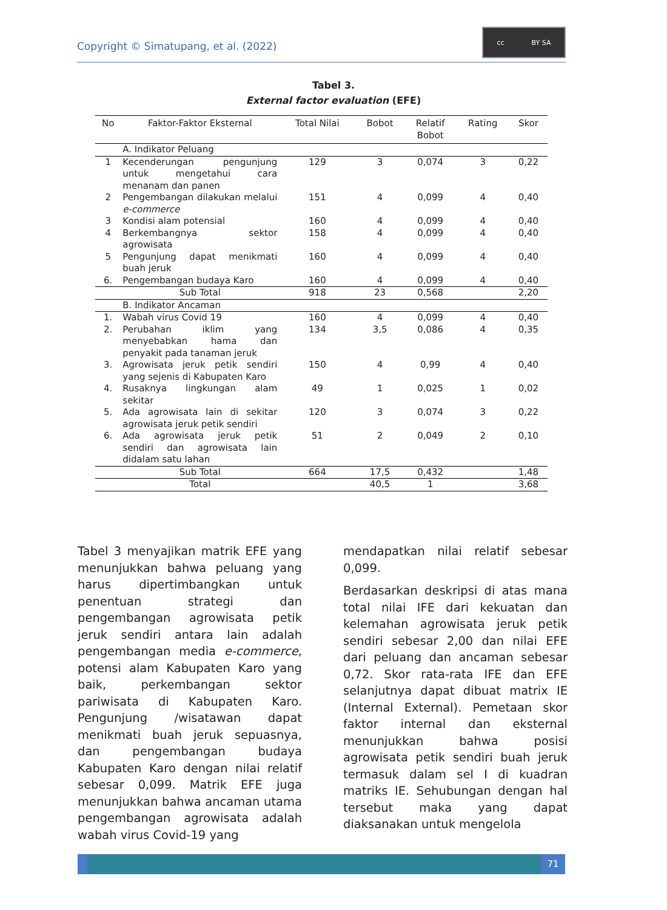Copyright © Simatupang, et al. (2022)
cc BY SA
Tabel 3.
External factor evaluation (EFE)
| No | Faktor-Faktor Eksternal | Total Nilai | Bobot | Relatif Bobot | Rating | Skor |
| --- | --- | --- | --- | --- | --- | --- |
| | A. Indikator Peluang | | | | | |
| 1 | Kecenderungan pengunjung untuk mengetahui cara menanam dan panen | 129 | 3 | 0,074 | 3 | 0,22 |
| 2 | Pengembangan dilakukan melalui e-commerce | 151 | 4 | 0,099 | 4 | 0,40 |
| 3 | Kondisi alam potensial | 160 | 4 | 0,099 | 4 | 0,40 |
| 4 | Berkembangnya sektor agrowisata | 158 | 4 | 0,099 | 4 | 0,40 |
| 5 | Pengunjung dapat menikmati buah jeruk | 160 | 4 | 0,099 | 4 | 0,40 |
| 6. | Pengembangan budaya Karo | 160 | 4 | 0,099 | 4 | 0,40 |
| | Sub Total | 918 | 23 | 0,568 | | 2,20 |
| | B. Indikator Ancaman | | | | | |
| 1. | Wabah virus Covid 19 | 160 | 4 | 0,099 | 4 | 0,40 |
| 2. | Perubahan iklim yang menyebabkan hama dan penyakit pada tanaman jeruk | 134 | 3,5 | 0,086 | 4 | 0,35 |
| 3. | Agrowisata jeruk petik sendiri yang sejenis di Kabupaten Karo | 150 | 4 | 0,99 | 4 | 0,40 |
| 4. | Rusaknya lingkungan alam sekitar | 49 | 1 | 0,025 | 1 | 0,02 |
| 5. | Ada agrowisata lain di sekitar agrowisata jeruk petik sendiri | 120 | 3 | 0,074 | 3 | 0,22 |
| 6. | Ada agrowisata jeruk petik sendiri dan agrowisata lain didalam satu lahan | 51 | 2 | 0,049 | 2 | 0,10 |
| | Sub Total | 664 | 17,5 | 0,432 | | 1,48 |
| | Total | | 40,5 | 1 | | 3,68 |
Tabel 3 menyajikan matrik EFE yang menunjukkan bahwa peluang yang harus dipertimbangkan untuk penentuan strategi dan pengembangan agrowisata petik jeruk sendiri antara lain adalah pengembangan media e-commerce, potensi alam Kabupaten Karo yang baik, perkembangan sektor pariwisata di Kabupaten Karo. Pengunjung /wisatawan dapat menikmati buah jeruk sepuasnya, dan pengembangan budaya Kabupaten Karo dengan nilai relatif sebesar 0,099. Matrik EFE juga menunjukkan bahwa ancaman utama pengembangan agrowisata adalah wabah virus Covid-19 yang
mendapatkan nilai relatif sebesar 0,099.
Berdasarkan deskripsi di atas mana total nilai IFE dari kekuatan dan kelemahan agrowisata jeruk petik sendiri sebesar 2,00 dan nilai EFE dari peluang dan ancaman sebesar 0,72. Skor rata-rata IFE dan EFE selanjutnya dapat dibuat matrix IE (Internal External). Pemetaan skor faktor internal dan eksternal menunjukkan bahwa posisi agrowisata petik sendiri buah jeruk termasuk dalam sel I di kuadran matriks IE. Sehubungan dengan hal tersebut maka yang dapat diaksanakan untuk mengelola
71